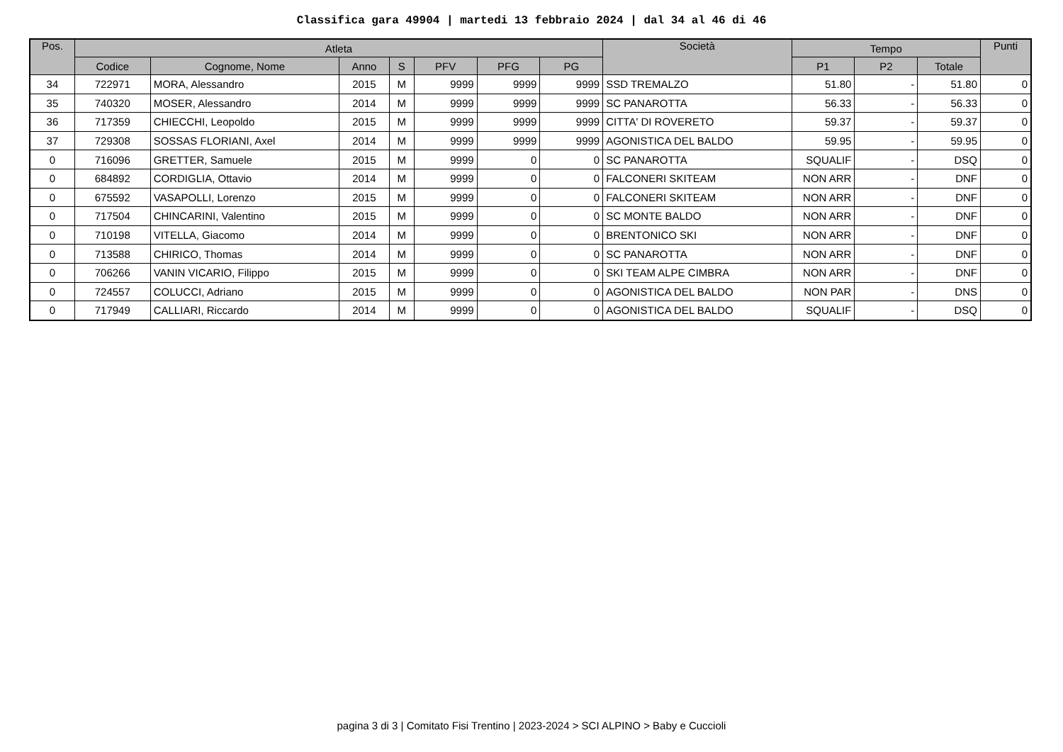Classifica gara 49904 | martedi 13 febbraio 2024 | dal 34 al 46 di 46
| Pos. | Atleta | | | | | | | Società | Tempo | | | Punti |
| --- | --- | --- | --- | --- | --- | --- | --- | --- | --- | --- | --- | --- |
| | Codice | Cognome, Nome | Anno | S | PFV | PFG | PG | | P1 | P2 | Totale | |
| 34 | 722971 | MORA, Alessandro | 2015 | M | 9999 | 9999 | 9999 | SSD TREMALZO | 51.80 | - | 51.80 | 0 |
| 35 | 740320 | MOSER, Alessandro | 2014 | M | 9999 | 9999 | 9999 | SC PANAROTTA | 56.33 | - | 56.33 | 0 |
| 36 | 717359 | CHIECCHI, Leopoldo | 2015 | M | 9999 | 9999 | 9999 | CITTA' DI ROVERETO | 59.37 | - | 59.37 | 0 |
| 37 | 729308 | SOSSAS FLORIANI, Axel | 2014 | M | 9999 | 9999 | 9999 | AGONISTICA DEL BALDO | 59.95 | - | 59.95 | 0 |
| 0 | 716096 | GRETTER, Samuele | 2015 | M | 9999 | 0 | 0 | SC PANAROTTA | SQUALIF | - | DSQ | 0 |
| 0 | 684892 | CORDIGLIA, Ottavio | 2014 | M | 9999 | 0 | 0 | FALCONERI SKITEAM | NON ARR | - | DNF | 0 |
| 0 | 675592 | VASAPOLLI, Lorenzo | 2015 | M | 9999 | 0 | 0 | FALCONERI SKITEAM | NON ARR | - | DNF | 0 |
| 0 | 717504 | CHINCARINI, Valentino | 2015 | M | 9999 | 0 | 0 | SC MONTE BALDO | NON ARR | - | DNF | 0 |
| 0 | 710198 | VITELLA, Giacomo | 2014 | M | 9999 | 0 | 0 | BRENTONICO SKI | NON ARR | - | DNF | 0 |
| 0 | 713588 | CHIRICO, Thomas | 2014 | M | 9999 | 0 | 0 | SC PANAROTTA | NON ARR | - | DNF | 0 |
| 0 | 706266 | VANIN VICARIO, Filippo | 2015 | M | 9999 | 0 | 0 | SKI TEAM ALPE CIMBRA | NON ARR | - | DNF | 0 |
| 0 | 724557 | COLUCCI, Adriano | 2015 | M | 9999 | 0 | 0 | AGONISTICA DEL BALDO | NON PAR | - | DNS | 0 |
| 0 | 717949 | CALLIARI, Riccardo | 2014 | M | 9999 | 0 | 0 | AGONISTICA DEL BALDO | SQUALIF | - | DSQ | 0 |
pagina 3 di 3 | Comitato Fisi Trentino | 2023-2024 > SCI ALPINO > Baby e Cuccioli